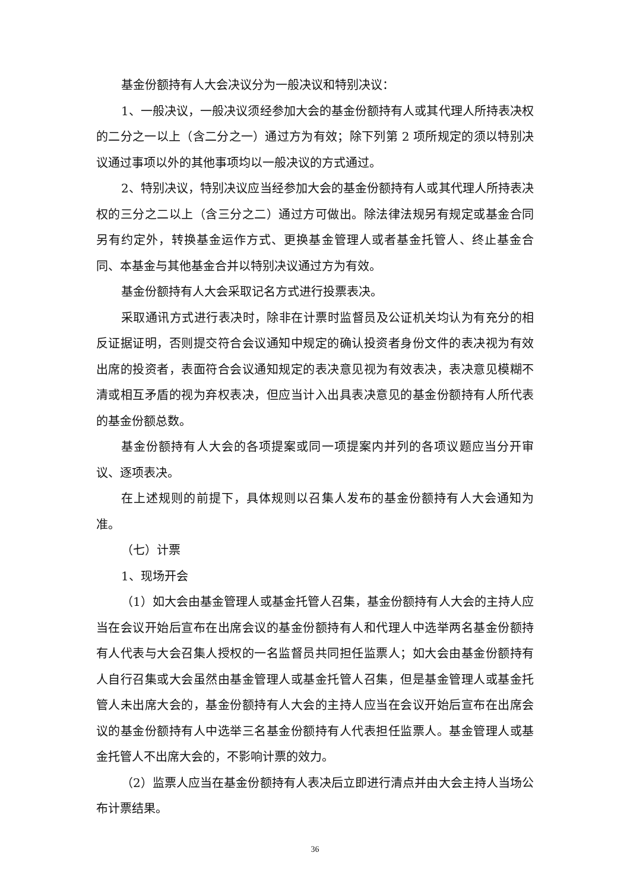基金份额持有人大会决议分为一般决议和特别决议：
1、一般决议，一般决议须经参加大会的基金份额持有人或其代理人所持表决权的二分之一以上（含二分之一）通过方为有效；除下列第 2 项所规定的须以特别决议通过事项以外的其他事项均以一般决议的方式通过。
2、特别决议，特别决议应当经参加大会的基金份额持有人或其代理人所持表决权的三分之二以上（含三分之二）通过方可做出。除法律法规另有规定或基金合同另有约定外，转换基金运作方式、更换基金管理人或者基金托管人、终止基金合同、本基金与其他基金合并以特别决议通过方为有效。
基金份额持有人大会采取记名方式进行投票表决。
采取通讯方式进行表决时，除非在计票时监督员及公证机关均认为有充分的相反证据证明，否则提交符合会议通知中规定的确认投资者身份文件的表决视为有效出席的投资者，表面符合会议通知规定的表决意见视为有效表决，表决意见模糊不清或相互矛盾的视为弃权表决，但应当计入出具表决意见的基金份额持有人所代表的基金份额总数。
基金份额持有人大会的各项提案或同一项提案内并列的各项议题应当分开审议、逐项表决。
在上述规则的前提下，具体规则以召集人发布的基金份额持有人大会通知为准。
（七）计票
1、现场开会
（1）如大会由基金管理人或基金托管人召集，基金份额持有人大会的主持人应当在会议开始后宣布在出席会议的基金份额持有人和代理人中选举两名基金份额持有人代表与大会召集人授权的一名监督员共同担任监票人；如大会由基金份额持有人自行召集或大会虽然由基金管理人或基金托管人召集，但是基金管理人或基金托管人未出席大会的，基金份额持有人大会的主持人应当在会议开始后宣布在出席会议的基金份额持有人中选举三名基金份额持有人代表担任监票人。基金管理人或基金托管人不出席大会的，不影响计票的效力。
（2）监票人应当在基金份额持有人表决后立即进行清点并由大会主持人当场公布计票结果。
36